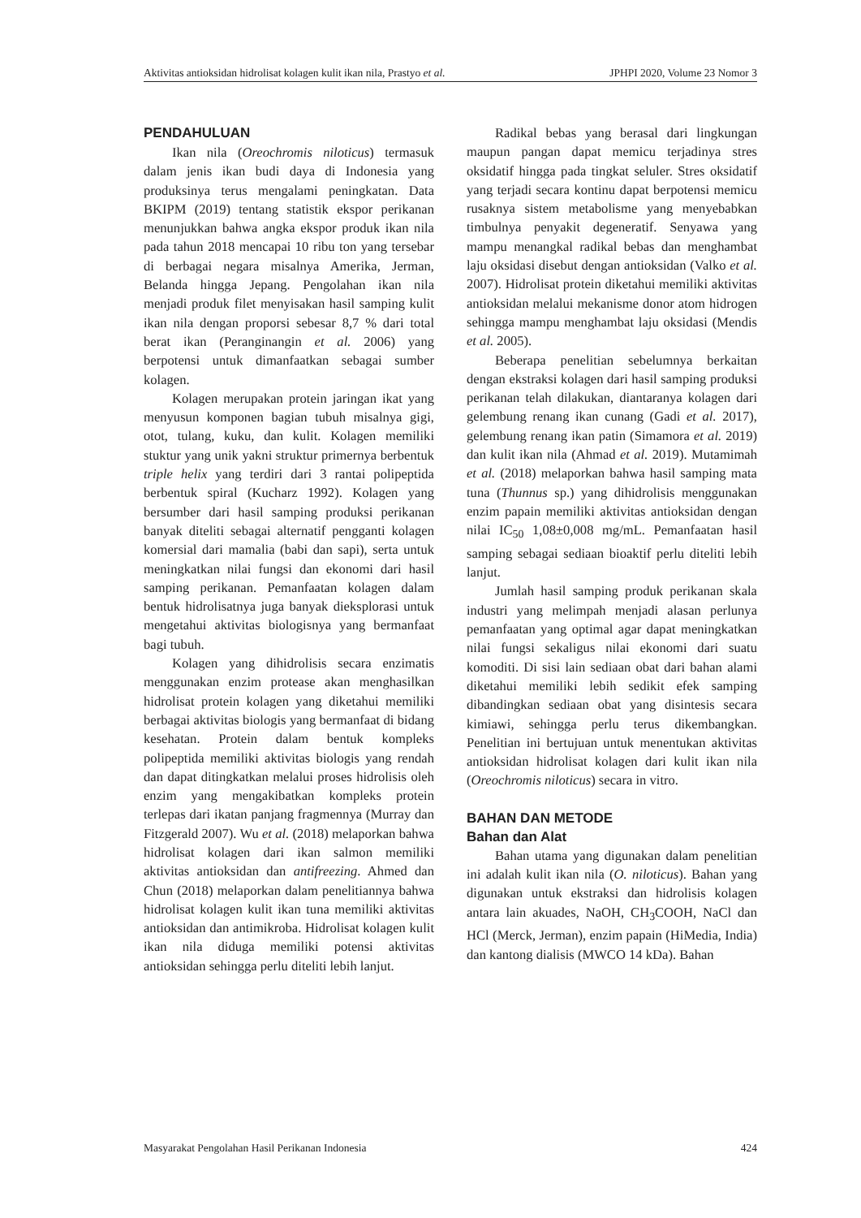Aktivitas antioksidan hidrolisat kolagen kulit ikan nila, Prastyo et al. JPHPI 2020, Volume 23 Nomor 3
PENDAHULUAN
Ikan nila (Oreochromis niloticus) termasuk dalam jenis ikan budi daya di Indonesia yang produksinya terus mengalami peningkatan. Data BKIPM (2019) tentang statistik ekspor perikanan menunjukkan bahwa angka ekspor produk ikan nila pada tahun 2018 mencapai 10 ribu ton yang tersebar di berbagai negara misalnya Amerika, Jerman, Belanda hingga Jepang. Pengolahan ikan nila menjadi produk filet menyisakan hasil samping kulit ikan nila dengan proporsi sebesar 8,7 % dari total berat ikan (Peranginangin et al. 2006) yang berpotensi untuk dimanfaatkan sebagai sumber kolagen.
Kolagen merupakan protein jaringan ikat yang menyusun komponen bagian tubuh misalnya gigi, otot, tulang, kuku, dan kulit. Kolagen memiliki stuktur yang unik yakni struktur primernya berbentuk triple helix yang terdiri dari 3 rantai polipeptida berbentuk spiral (Kucharz 1992). Kolagen yang bersumber dari hasil samping produksi perikanan banyak diteliti sebagai alternatif pengganti kolagen komersial dari mamalia (babi dan sapi), serta untuk meningkatkan nilai fungsi dan ekonomi dari hasil samping perikanan. Pemanfaatan kolagen dalam bentuk hidrolisatnya juga banyak dieksplorasi untuk mengetahui aktivitas biologisnya yang bermanfaat bagi tubuh.
Kolagen yang dihidrolisis secara enzimatis menggunakan enzim protease akan menghasilkan hidrolisat protein kolagen yang diketahui memiliki berbagai aktivitas biologis yang bermanfaat di bidang kesehatan. Protein dalam bentuk kompleks polipeptida memiliki aktivitas biologis yang rendah dan dapat ditingkatkan melalui proses hidrolisis oleh enzim yang mengakibatkan kompleks protein terlepas dari ikatan panjang fragmennya (Murray dan Fitzgerald 2007). Wu et al. (2018) melaporkan bahwa hidrolisat kolagen dari ikan salmon memiliki aktivitas antioksidan dan antifreezing. Ahmed dan Chun (2018) melaporkan dalam penelitiannya bahwa hidrolisat kolagen kulit ikan tuna memiliki aktivitas antioksidan dan antimikroba. Hidrolisat kolagen kulit ikan nila diduga memiliki potensi aktivitas antioksidan sehingga perlu diteliti lebih lanjut.
Radikal bebas yang berasal dari lingkungan maupun pangan dapat memicu terjadinya stres oksidatif hingga pada tingkat seluler. Stres oksidatif yang terjadi secara kontinu dapat berpotensi memicu rusaknya sistem metabolisme yang menyebabkan timbulnya penyakit degeneratif. Senyawa yang mampu menangkal radikal bebas dan menghambat laju oksidasi disebut dengan antioksidan (Valko et al. 2007). Hidrolisat protein diketahui memiliki aktivitas antioksidan melalui mekanisme donor atom hidrogen sehingga mampu menghambat laju oksidasi (Mendis et al. 2005).
Beberapa penelitian sebelumnya berkaitan dengan ekstraksi kolagen dari hasil samping produksi perikanan telah dilakukan, diantaranya kolagen dari gelembung renang ikan cunang (Gadi et al. 2017), gelembung renang ikan patin (Simamora et al. 2019) dan kulit ikan nila (Ahmad et al. 2019). Mutamimah et al. (2018) melaporkan bahwa hasil samping mata tuna (Thunnus sp.) yang dihidrolisis menggunakan enzim papain memiliki aktivitas antioksidan dengan nilai IC<sub>50</sub> 1,08±0,008 mg/mL. Pemanfaatan hasil samping sebagai sediaan bioaktif perlu diteliti lebih lanjut.
Jumlah hasil samping produk perikanan skala industri yang melimpah menjadi alasan perlunya pemanfaatan yang optimal agar dapat meningkatkan nilai fungsi sekaligus nilai ekonomi dari suatu komoditi. Di sisi lain sediaan obat dari bahan alami diketahui memiliki lebih sedikit efek samping dibandingkan sediaan obat yang disintesis secara kimiawi, sehingga perlu terus dikembangkan. Penelitian ini bertujuan untuk menentukan aktivitas antioksidan hidrolisat kolagen dari kulit ikan nila (Oreochromis niloticus) secara in vitro.
BAHAN DAN METODE
Bahan dan Alat
Bahan utama yang digunakan dalam penelitian ini adalah kulit ikan nila (O. niloticus). Bahan yang digunakan untuk ekstraksi dan hidrolisis kolagen antara lain akuades, NaOH, CH<sub>3</sub>COOH, NaCl dan HCl (Merck, Jerman), enzim papain (HiMedia, India) dan kantong dialisis (MWCO 14 kDa). Bahan
Masyarakat Pengolahan Hasil Perikanan Indonesia 424